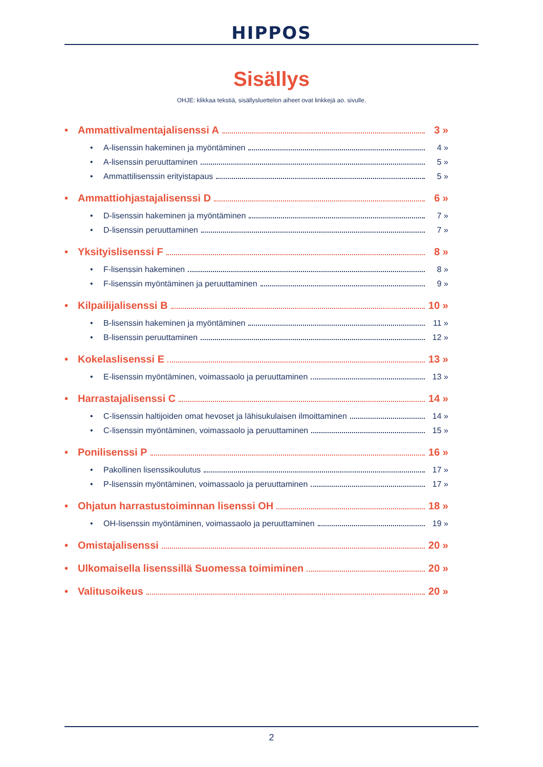HIPPOS
Sisällys
OHJE: klikkaa tekstiä, sisällysluettelon aiheet ovat linkkejä ao. sivulle.
• Ammattivalmentajalisenssi A 3 »
• A-lisenssin hakeminen ja myöntäminen 4 »
• A-lisenssin peruuttaminen 5 »
• Ammattilisenssin erityistapaus 5 »
• Ammattiohjastajalisenssi D 6 »
• D-lisenssin hakeminen ja myöntäminen 7 »
• D-lisenssin peruuttaminen 7 »
• Yksityislisenssi F 8 »
• F-lisenssin hakeminen 8 »
• F-lisenssin myöntäminen ja peruuttaminen 9 »
• Kilpailijalisenssi B 10 »
• B-lisenssin hakeminen ja myöntäminen 11 »
• B-lisenssin peruuttaminen 12 »
• Kokelaslisenssi E 13 »
• E-lisenssin myöntäminen, voimassaolo ja peruuttaminen 13 »
• Harrastajalisenssi C 14 »
• C-lisenssin haltijoiden omat hevoset ja lähisukulaisen ilmoittaminen 14 »
• C-lisenssin myöntäminen, voimassaolo ja peruuttaminen 15 »
• Ponilisenssi P 16 »
• Pakollinen lisenssikoulutus 17 »
• P-lisenssin myöntäminen, voimassaolo ja peruuttaminen 17 »
• Ohjatun harrastustoiminnan lisenssi OH 18 »
• OH-lisenssin myöntäminen, voimassaolo ja peruuttaminen 19 »
• Omistajalisenssi 20 »
• Ulkomaisella lisenssillä Suomessa toimiminen 20 »
• Valitusoikeus 20 »
2